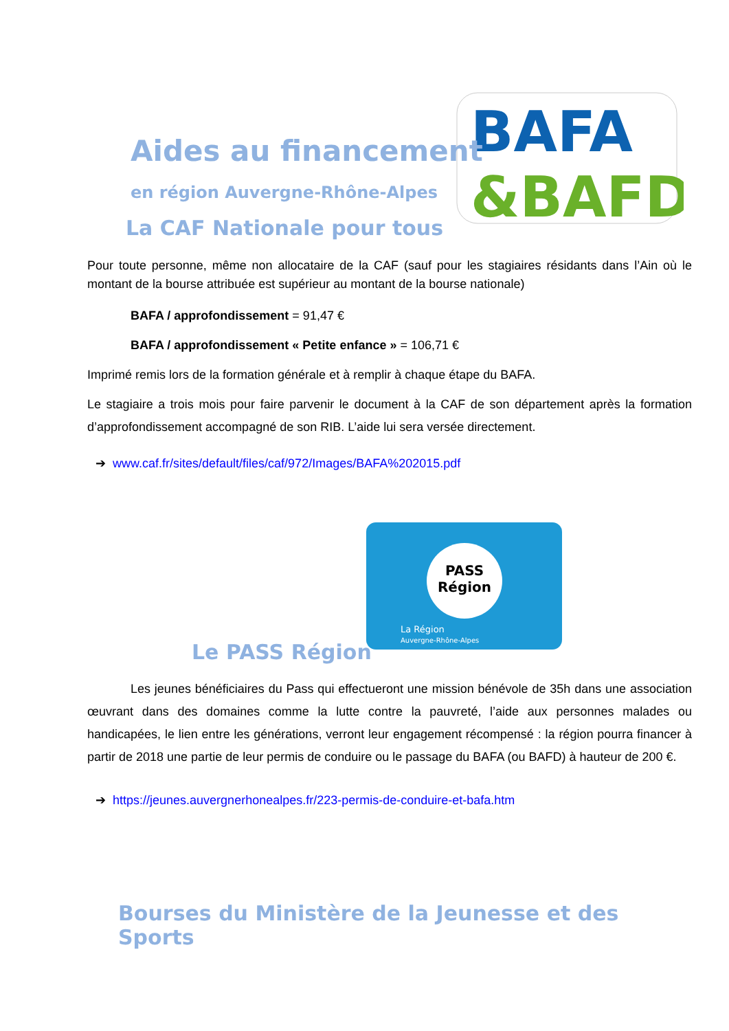BAFA
&BAFD
PASS
Région
La Région
Auvergne-Rhône-Alpes
Aides au financement
en région Auvergne-Rhône-Alpes
La CAF Nationale pour tous
Pour toute personne, même non allocataire de la CAF (sauf pour les stagiaires résidants dans l’Ain où le montant de la bourse attribuée est supérieur au montant de la bourse nationale)
BAFA / approfondissement = 91,47 €
BAFA / approfondissement « Petite enfance » = 106,71 €
Imprimé remis lors de la formation générale et à remplir à chaque étape du BAFA.
Le stagiaire a trois mois pour faire parvenir le document à la CAF de son département après la formation d’approfondissement accompagné de son RIB. L’aide lui sera versée directement.
➔ www.caf.fr/sites/default/files/caf/972/Images/BAFA%202015.pdf
Le PASS Région
Les jeunes bénéficiaires du Pass qui effectueront une mission bénévole de 35h dans une association œuvrant dans des domaines comme la lutte contre la pauvreté, l’aide aux personnes malades ou handicapées, le lien entre les générations, verront leur engagement récompensé : la région pourra financer à partir de 2018 une partie de leur permis de conduire ou le passage du BAFA (ou BAFD) à hauteur de 200 €.
➔ https://jeunes.auvergnerhonealpes.fr/223-permis-de-conduire-et-bafa.htm
Bourses du Ministère de la Jeunesse et des Sports